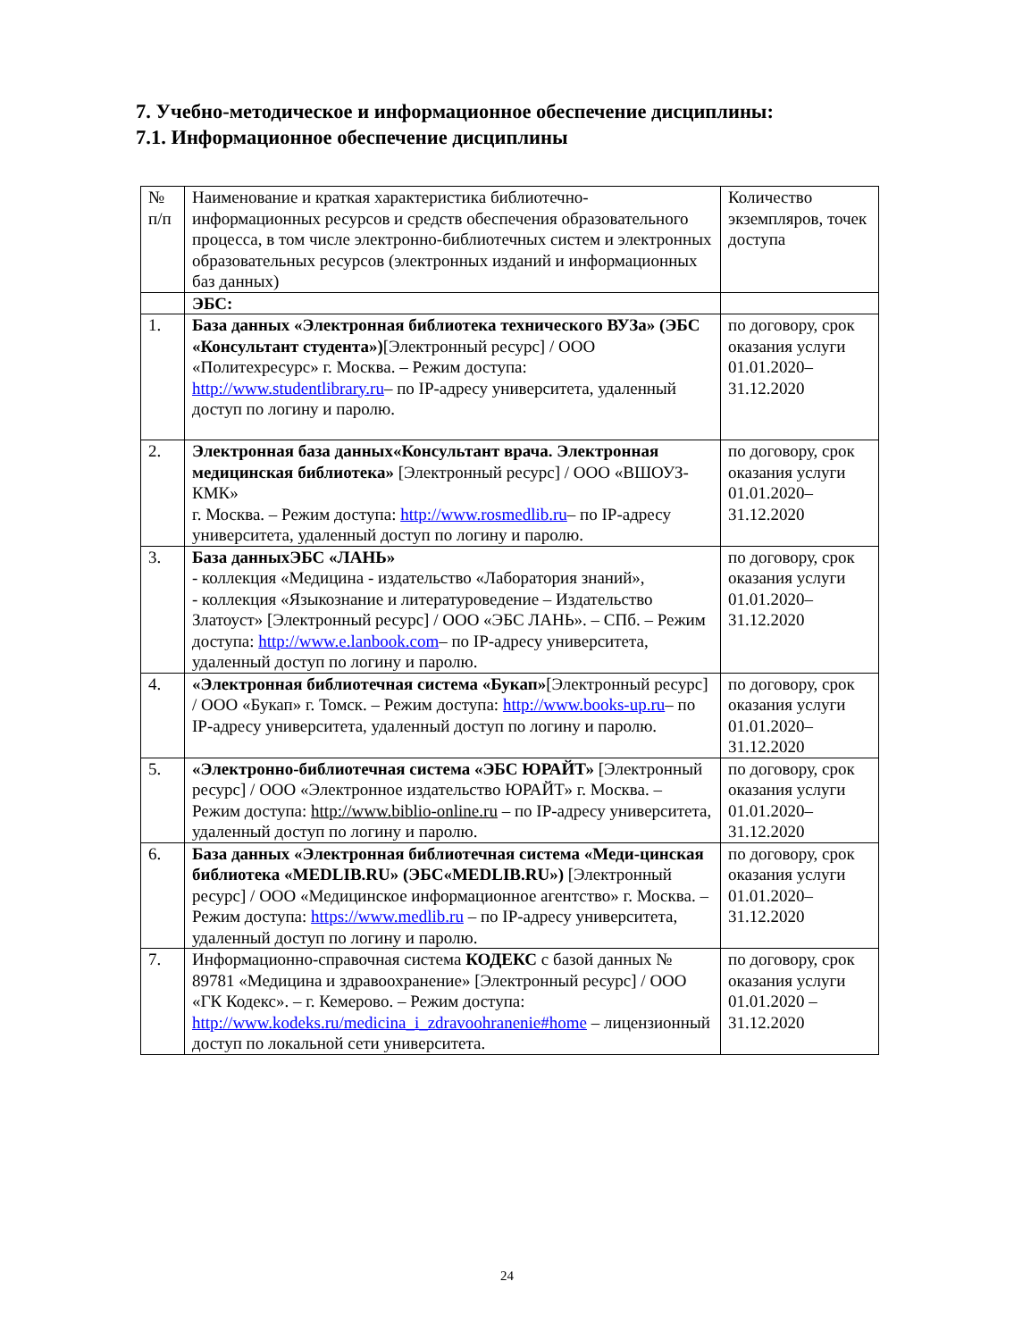7. Учебно-методическое и информационное обеспечение дисциплины:
7.1. Информационное обеспечение дисциплины
| № п/п | Наименование и краткая характеристика библиотечно-информационных ресурсов и средств обеспечения образовательного процесса, в том числе электронно-библиотечных систем и электронных образовательных ресурсов (электронных изданий и информационных баз данных) | Количество экземпляров, точек доступа |
| | ЭБС: | |
| 1. | База данных «Электронная библиотека технического ВУЗа» (ЭБС «Консультант студента») [Электронный ресурс] / ООО «Политехресурс» г. Москва. – Режим доступа: http://www.studentlibrary.ru – по IP-адресу университета, удаленный доступ по логину и паролю. | по договору, срок оказания услуги 01.01.2020–31.12.2020 |
| 2. | Электронная база данных«Консультант врача. Электронная медицинская библиотека» [Электронный ресурс] / ООО «ВШОУЗ-КМК» г. Москва. – Режим доступа: http://www.rosmedlib.ru – по IP-адресу университета, удаленный доступ по логину и паролю. | по договору, срок оказания услуги 01.01.2020–31.12.2020 |
| 3. | База данныхЭБС «ЛАНЬ» - коллекция «Медицина - издательство «Лаборатория знаний», - коллекция «Языкознание и литературоведение – Издательство Златоуст» [Электронный ресурс] / ООО «ЭБС ЛАНЬ». – СПб. – Режим доступа: http://www.e.lanbook.com – по IP-адресу университета, удаленный доступ по логину и паролю. | по договору, срок оказания услуги 01.01.2020–31.12.2020 |
| 4. | «Электронная библиотечная система «Букап» [Электронный ресурс] / ООО «Букап» г. Томск. – Режим доступа: http://www.books-up.ru – по IP-адресу университета, удаленный доступ по логину и паролю. | по договору, срок оказания услуги 01.01.2020–31.12.2020 |
| 5. | «Электронно-библиотечная система «ЭБС ЮРАЙТ» [Электронный ресурс] / ООО «Электронное издательство ЮРАЙТ» г. Москва. – Режим доступа: http://www.biblio-online.ru – по IP-адресу университета, удаленный доступ по логину и паролю. | по договору, срок оказания услуги 01.01.2020–31.12.2020 |
| 6. | База данных «Электронная библиотечная система «Меди-цинская библиотека «MEDLIB.RU» (ЭБС«MEDLIB.RU») [Электронный ресурс] / ООО «Медицинское информационное агентство» г. Москва. – Режим доступа: https://www.medlib.ru – по IP-адресу университета, удаленный доступ по логину и паролю. | по договору, срок оказания услуги 01.01.2020–31.12.2020 |
| 7. | Информационно-справочная система КОДЕКС с базой данных № 89781 «Медицина и здравоохранение» [Электронный ресурс] / ООО «ГК Кодекс». – г. Кемерово. – Режим доступа: http://www.kodeks.ru/medicina_i_zdravoohranenie#home – лицензионный доступ по локальной сети университета. | по договору, срок оказания услуги 01.01.2020 – 31.12.2020 |
24